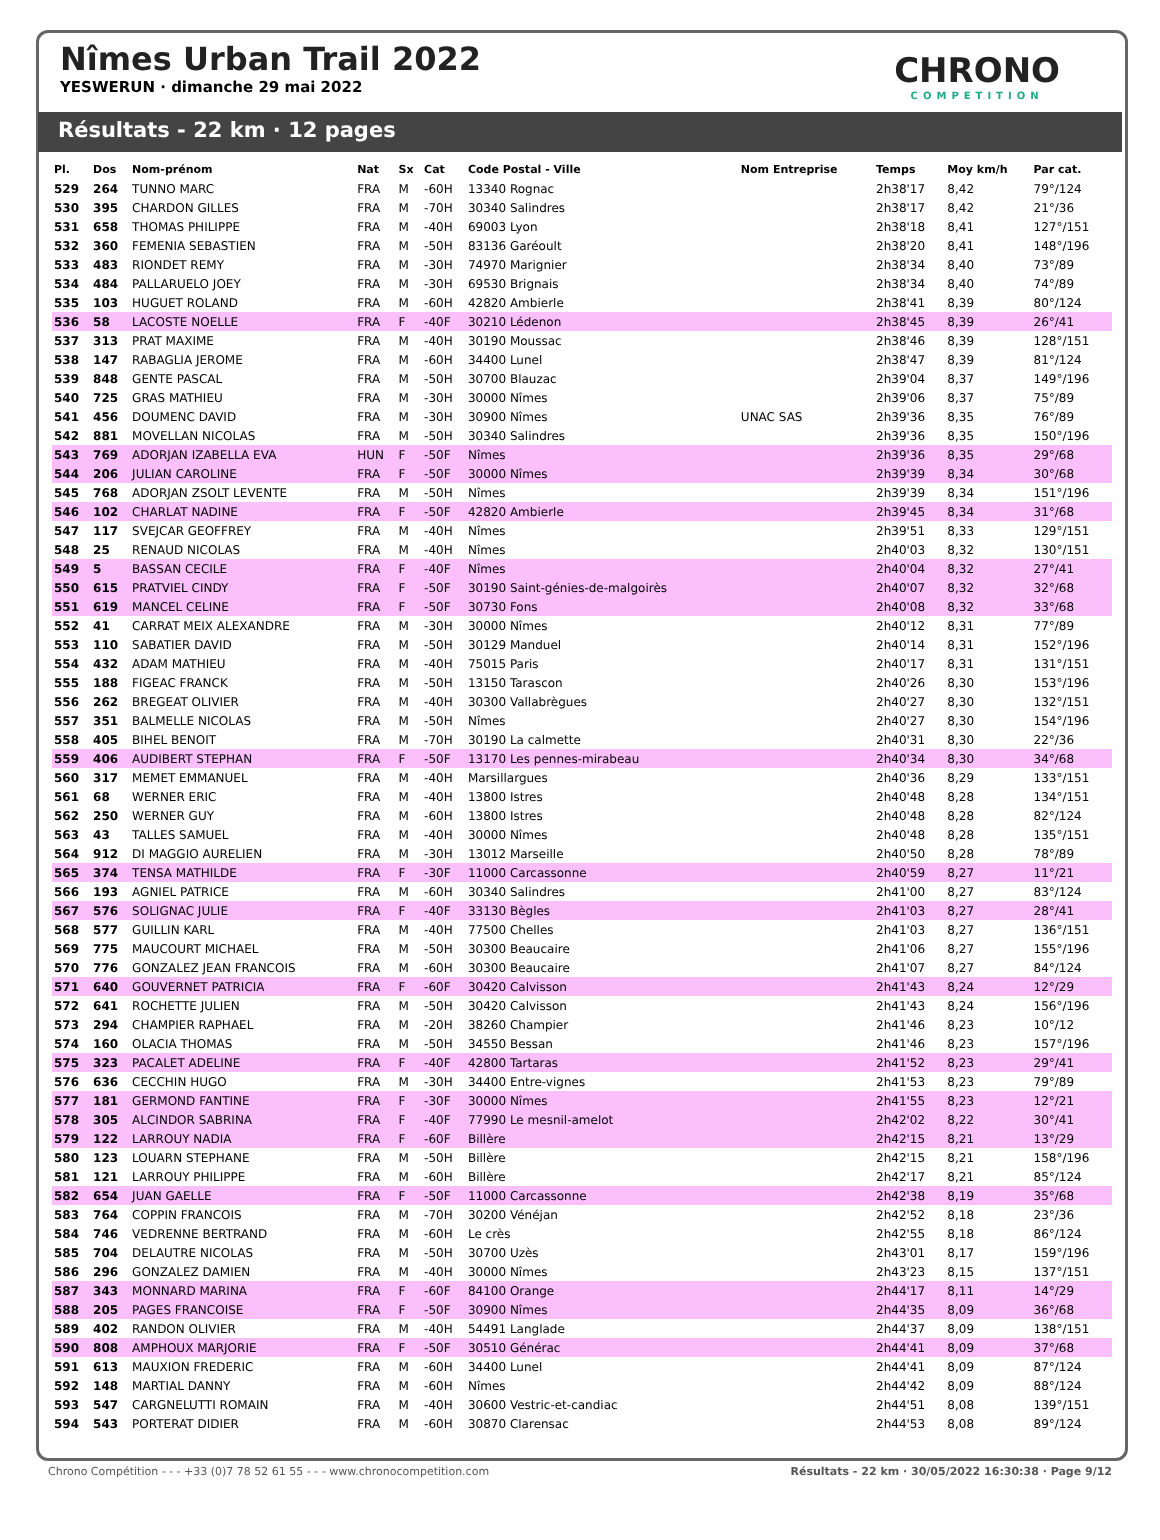Nîmes Urban Trail 2022
YESWERUN · dimanche 29 mai 2022
CHRONO
COMPETITION
Résultats - 22 km · 12 pages
| Pl. | Dos | Nom-prénom | Nat | Sx | Cat | Code Postal - Ville | Nom Entreprise | Temps | Moy km/h | Par cat. |
| --- | --- | --- | --- | --- | --- | --- | --- | --- | --- | --- |
| 529 | 264 | TUNNO MARC | FRA | M | -60H | 13340 Rognac | | 2h38'17 | 8,42 | 79°/124 |
| 530 | 395 | CHARDON GILLES | FRA | M | -70H | 30340 Salindres | | 2h38'17 | 8,42 | 21°/36 |
| 531 | 658 | THOMAS PHILIPPE | FRA | M | -40H | 69003 Lyon | | 2h38'18 | 8,41 | 127°/151 |
| 532 | 360 | FEMENIA SEBASTIEN | FRA | M | -50H | 83136 Garéoult | | 2h38'20 | 8,41 | 148°/196 |
| 533 | 483 | RIONDET REMY | FRA | M | -30H | 74970 Marignier | | 2h38'34 | 8,40 | 73°/89 |
| 534 | 484 | PALLARUELO JOEY | FRA | M | -30H | 69530 Brignais | | 2h38'34 | 8,40 | 74°/89 |
| 535 | 103 | HUGUET ROLAND | FRA | M | -60H | 42820 Ambierle | | 2h38'41 | 8,39 | 80°/124 |
| 536 | 58 | LACOSTE NOELLE | FRA | F | -40F | 30210 Lédenon | | 2h38'45 | 8,39 | 26°/41 |
| 537 | 313 | PRAT MAXIME | FRA | M | -40H | 30190 Moussac | | 2h38'46 | 8,39 | 128°/151 |
| 538 | 147 | RABAGLIA JEROME | FRA | M | -60H | 34400 Lunel | | 2h38'47 | 8,39 | 81°/124 |
| 539 | 848 | GENTE PASCAL | FRA | M | -50H | 30700 Blauzac | | 2h39'04 | 8,37 | 149°/196 |
| 540 | 725 | GRAS MATHIEU | FRA | M | -30H | 30000 Nîmes | | 2h39'06 | 8,37 | 75°/89 |
| 541 | 456 | DOUMENC DAVID | FRA | M | -30H | 30900 Nîmes | UNAC SAS | 2h39'36 | 8,35 | 76°/89 |
| 542 | 881 | MOVELLAN NICOLAS | FRA | M | -50H | 30340 Salindres | | 2h39'36 | 8,35 | 150°/196 |
| 543 | 769 | ADORJAN IZABELLA EVA | HUN | F | -50F | Nîmes | | 2h39'36 | 8,35 | 29°/68 |
| 544 | 206 | JULIAN CAROLINE | FRA | F | -50F | 30000 Nîmes | | 2h39'39 | 8,34 | 30°/68 |
| 545 | 768 | ADORJAN ZSOLT LEVENTE | FRA | M | -50H | Nîmes | | 2h39'39 | 8,34 | 151°/196 |
| 546 | 102 | CHARLAT NADINE | FRA | F | -50F | 42820 Ambierle | | 2h39'45 | 8,34 | 31°/68 |
| 547 | 117 | SVEJCAR GEOFFREY | FRA | M | -40H | Nîmes | | 2h39'51 | 8,33 | 129°/151 |
| 548 | 25 | RENAUD NICOLAS | FRA | M | -40H | Nîmes | | 2h40'03 | 8,32 | 130°/151 |
| 549 | 5 | BASSAN CECILE | FRA | F | -40F | Nîmes | | 2h40'04 | 8,32 | 27°/41 |
| 550 | 615 | PRATVIEL CINDY | FRA | F | -50F | 30190 Saint-génies-de-malgoirès | | 2h40'07 | 8,32 | 32°/68 |
| 551 | 619 | MANCEL CELINE | FRA | F | -50F | 30730 Fons | | 2h40'08 | 8,32 | 33°/68 |
| 552 | 41 | CARRAT MEIX ALEXANDRE | FRA | M | -30H | 30000 Nîmes | | 2h40'12 | 8,31 | 77°/89 |
| 553 | 110 | SABATIER DAVID | FRA | M | -50H | 30129 Manduel | | 2h40'14 | 8,31 | 152°/196 |
| 554 | 432 | ADAM MATHIEU | FRA | M | -40H | 75015 Paris | | 2h40'17 | 8,31 | 131°/151 |
| 555 | 188 | FIGEAC FRANCK | FRA | M | -50H | 13150 Tarascon | | 2h40'26 | 8,30 | 153°/196 |
| 556 | 262 | BREGEAT OLIVIER | FRA | M | -40H | 30300 Vallabrègues | | 2h40'27 | 8,30 | 132°/151 |
| 557 | 351 | BALMELLE NICOLAS | FRA | M | -50H | Nîmes | | 2h40'27 | 8,30 | 154°/196 |
| 558 | 405 | BIHEL BENOIT | FRA | M | -70H | 30190 La calmette | | 2h40'31 | 8,30 | 22°/36 |
| 559 | 406 | AUDIBERT STEPHAN | FRA | F | -50F | 13170 Les pennes-mirabeau | | 2h40'34 | 8,30 | 34°/68 |
| 560 | 317 | MEMET EMMANUEL | FRA | M | -40H | Marsillargues | | 2h40'36 | 8,29 | 133°/151 |
| 561 | 68 | WERNER ERIC | FRA | M | -40H | 13800 Istres | | 2h40'48 | 8,28 | 134°/151 |
| 562 | 250 | WERNER GUY | FRA | M | -60H | 13800 Istres | | 2h40'48 | 8,28 | 82°/124 |
| 563 | 43 | TALLES SAMUEL | FRA | M | -40H | 30000 Nîmes | | 2h40'48 | 8,28 | 135°/151 |
| 564 | 912 | DI MAGGIO AURELIEN | FRA | M | -30H | 13012 Marseille | | 2h40'50 | 8,28 | 78°/89 |
| 565 | 374 | TENSA MATHILDE | FRA | F | -30F | 11000 Carcassonne | | 2h40'59 | 8,27 | 11°/21 |
| 566 | 193 | AGNIEL PATRICE | FRA | M | -60H | 30340 Salindres | | 2h41'00 | 8,27 | 83°/124 |
| 567 | 576 | SOLIGNAC JULIE | FRA | F | -40F | 33130 Bègles | | 2h41'03 | 8,27 | 28°/41 |
| 568 | 577 | GUILLIN KARL | FRA | M | -40H | 77500 Chelles | | 2h41'03 | 8,27 | 136°/151 |
| 569 | 775 | MAUCOURT MICHAEL | FRA | M | -50H | 30300 Beaucaire | | 2h41'06 | 8,27 | 155°/196 |
| 570 | 776 | GONZALEZ JEAN FRANCOIS | FRA | M | -60H | 30300 Beaucaire | | 2h41'07 | 8,27 | 84°/124 |
| 571 | 640 | GOUVERNET PATRICIA | FRA | F | -60F | 30420 Calvisson | | 2h41'43 | 8,24 | 12°/29 |
| 572 | 641 | ROCHETTE JULIEN | FRA | M | -50H | 30420 Calvisson | | 2h41'43 | 8,24 | 156°/196 |
| 573 | 294 | CHAMPIER RAPHAEL | FRA | M | -20H | 38260 Champier | | 2h41'46 | 8,23 | 10°/12 |
| 574 | 160 | OLACIA THOMAS | FRA | M | -50H | 34550 Bessan | | 2h41'46 | 8,23 | 157°/196 |
| 575 | 323 | PACALET ADELINE | FRA | F | -40F | 42800 Tartaras | | 2h41'52 | 8,23 | 29°/41 |
| 576 | 636 | CECCHIN HUGO | FRA | M | -30H | 34400 Entre-vignes | | 2h41'53 | 8,23 | 79°/89 |
| 577 | 181 | GERMOND FANTINE | FRA | F | -30F | 30000 Nîmes | | 2h41'55 | 8,23 | 12°/21 |
| 578 | 305 | ALCINDOR SABRINA | FRA | F | -40F | 77990 Le mesnil-amelot | | 2h42'02 | 8,22 | 30°/41 |
| 579 | 122 | LARROUY NADIA | FRA | F | -60F | Billère | | 2h42'15 | 8,21 | 13°/29 |
| 580 | 123 | LOUARN STEPHANE | FRA | M | -50H | Billère | | 2h42'15 | 8,21 | 158°/196 |
| 581 | 121 | LARROUY PHILIPPE | FRA | M | -60H | Billère | | 2h42'17 | 8,21 | 85°/124 |
| 582 | 654 | JUAN GAELLE | FRA | F | -50F | 11000 Carcassonne | | 2h42'38 | 8,19 | 35°/68 |
| 583 | 764 | COPPIN FRANCOIS | FRA | M | -70H | 30200 Vénéjan | | 2h42'52 | 8,18 | 23°/36 |
| 584 | 746 | VEDRENNE BERTRAND | FRA | M | -60H | Le crès | | 2h42'55 | 8,18 | 86°/124 |
| 585 | 704 | DELAUTRE NICOLAS | FRA | M | -50H | 30700 Uzès | | 2h43'01 | 8,17 | 159°/196 |
| 586 | 296 | GONZALEZ DAMIEN | FRA | M | -40H | 30000 Nîmes | | 2h43'23 | 8,15 | 137°/151 |
| 587 | 343 | MONNARD MARINA | FRA | F | -60F | 84100 Orange | | 2h44'17 | 8,11 | 14°/29 |
| 588 | 205 | PAGES FRANCOISE | FRA | F | -50F | 30900 Nîmes | | 2h44'35 | 8,09 | 36°/68 |
| 589 | 402 | RANDON OLIVIER | FRA | M | -40H | 54491 Langlade | | 2h44'37 | 8,09 | 138°/151 |
| 590 | 808 | AMPHOUX MARJORIE | FRA | F | -50F | 30510 Générac | | 2h44'41 | 8,09 | 37°/68 |
| 591 | 613 | MAUXION FREDERIC | FRA | M | -60H | 34400 Lunel | | 2h44'41 | 8,09 | 87°/124 |
| 592 | 148 | MARTIAL DANNY | FRA | M | -60H | Nîmes | | 2h44'42 | 8,09 | 88°/124 |
| 593 | 547 | CARGNELUTTI ROMAIN | FRA | M | -40H | 30600 Vestric-et-candiac | | 2h44'51 | 8,08 | 139°/151 |
| 594 | 543 | PORTERAT DIDIER | FRA | M | -60H | 30870 Clarensac | | 2h44'53 | 8,08 | 89°/124 |
Chrono Compétition - - - +33 (0)7 78 52 61 55 - - - www.chronocompetition.com Résultats - 22 km · 30/05/2022 16:30:38 · Page 9/12